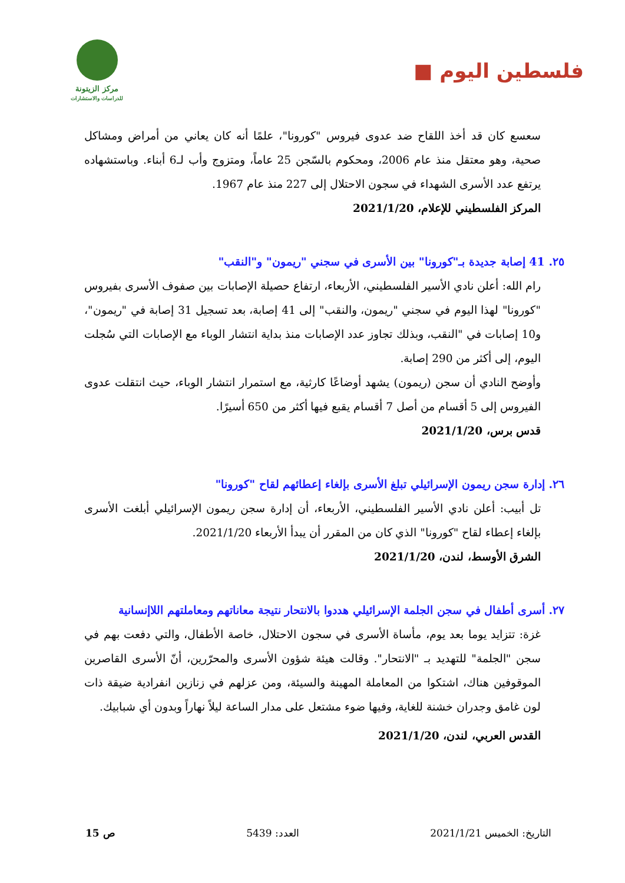فلسطين اليوم ■
مركز الزيتونة
للدراسات والاستشارات
سعسع كان قد أخذ اللقاح ضد عدوى فيروس "كورونا"، علمًا أنه كان يعاني من أمراض ومشاكل صحية، وهو معتقل منذ عام 2006، ومحكوم بالسّجن 25 عاماً، ومتزوج وأب لـ6 أبناء. وباستشهاده يرتفع عدد الأسرى الشهداء في سجون الاحتلال إلى 227 منذ عام 1967.
المركز الفلسطيني للإعلام، 2021/1/20
٢٥. 41 إصابة جديدة بـ"كورونا" بين الأسرى في سجني "ريمون" و"النقب"
رام الله: أعلن نادي الأسير الفلسطيني، الأربعاء، ارتفاع حصيلة الإصابات بين صفوف الأسرى بفيروس "كورونا" لهذا اليوم في سجني "ريمون، والنقب" إلى 41 إصابة، بعد تسجيل 31 إصابة في "ريمون"، و10 إصابات في "النقب، وبذلك تجاوز عدد الإصابات منذ بداية انتشار الوباء مع الإصابات التي سُجلت اليوم، إلى أكثر من 290 إصابة.
وأوضح النادي أن سجن (ريمون) يشهد أوضاعًا كارثية، مع استمرار انتشار الوباء، حيث انتقلت عدوى الفيروس إلى 5 أقسام من أصل 7 أقسام يقبع فيها أكثر من 650 أسيرًا.
قدس برس، 2021/1/20
٢٦. إدارة سجن ريمون الإسرائيلي تبلغ الأسرى بإلغاء إعطائهم لقاح "كورونا"
تل أبيب: أعلن نادي الأسير الفلسطيني، الأربعاء، أن إدارة سجن ريمون الإسرائيلي أبلغت الأسرى بإلغاء إعطاء لقاح "كورونا" الذي كان من المقرر أن يبدأ الأربعاء 2021/1/20.
الشرق الأوسط، لندن، 2021/1/20
٢٧. أسرى أطفال في سجن الجلمة الإسرائيلي هددوا بالانتحار نتيجة معاناتهم ومعاملتهم اللاإنسانية
غزة: تتزايد يوما بعد يوم، مأساة الأسرى في سجون الاحتلال، خاصة الأطفال، والتي دفعت بهم في سجن "الجلمة" للتهديد بـ "الانتحار". وقالت هيئة شؤون الأسرى والمحرّرين، أنّ الأسرى القاصرين الموقوفين هناك، اشتكوا من المعاملة المهينة والسيئة، ومن عزلهم في زنازين انفرادية ضيقة ذات لون غامق وجدران خشنة للغاية، وفيها ضوء مشتعل على مدار الساعة ليلاً نهاراً وبدون أي شبابيك.
القدس العربي، لندن، 2021/1/20
التاريخ: الخميس 2021/1/21 العدد: 5439 ص 15